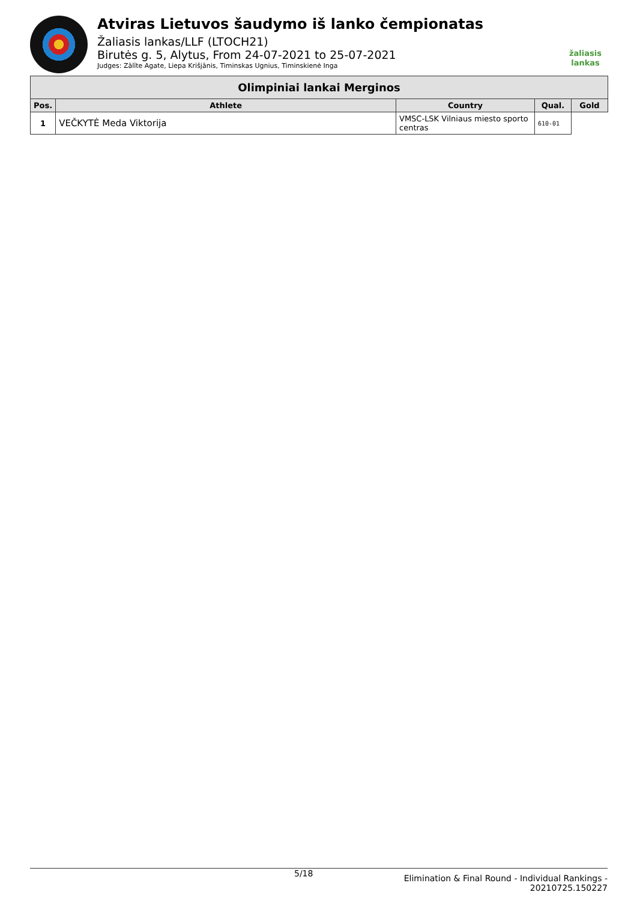Atviras Lietuvos šaudymo iš lanko čempionatas
Žaliasis lankas/LLF (LTOCH21)
Birutės g. 5, Alytus, From 24-07-2021 to 25-07-2021
Judges: Zālīte Agate, Liepa Krišjānis, Timinskas Ugnius, Timinskienė Inga
žaliasis
lankas
| Olimpiniai lankai Merginos | | | | |
| --- | --- | --- | --- | --- |
| Pos. | Athlete | Country | Qual. | Gold |
| 1 | VEČKYTĖ Meda Viktorija | VMSC-LSK Vilniaus miesto sporto centras | 610-01 | |
5/18 Elimination & Final Round - Individual Rankings -
20210725.150227